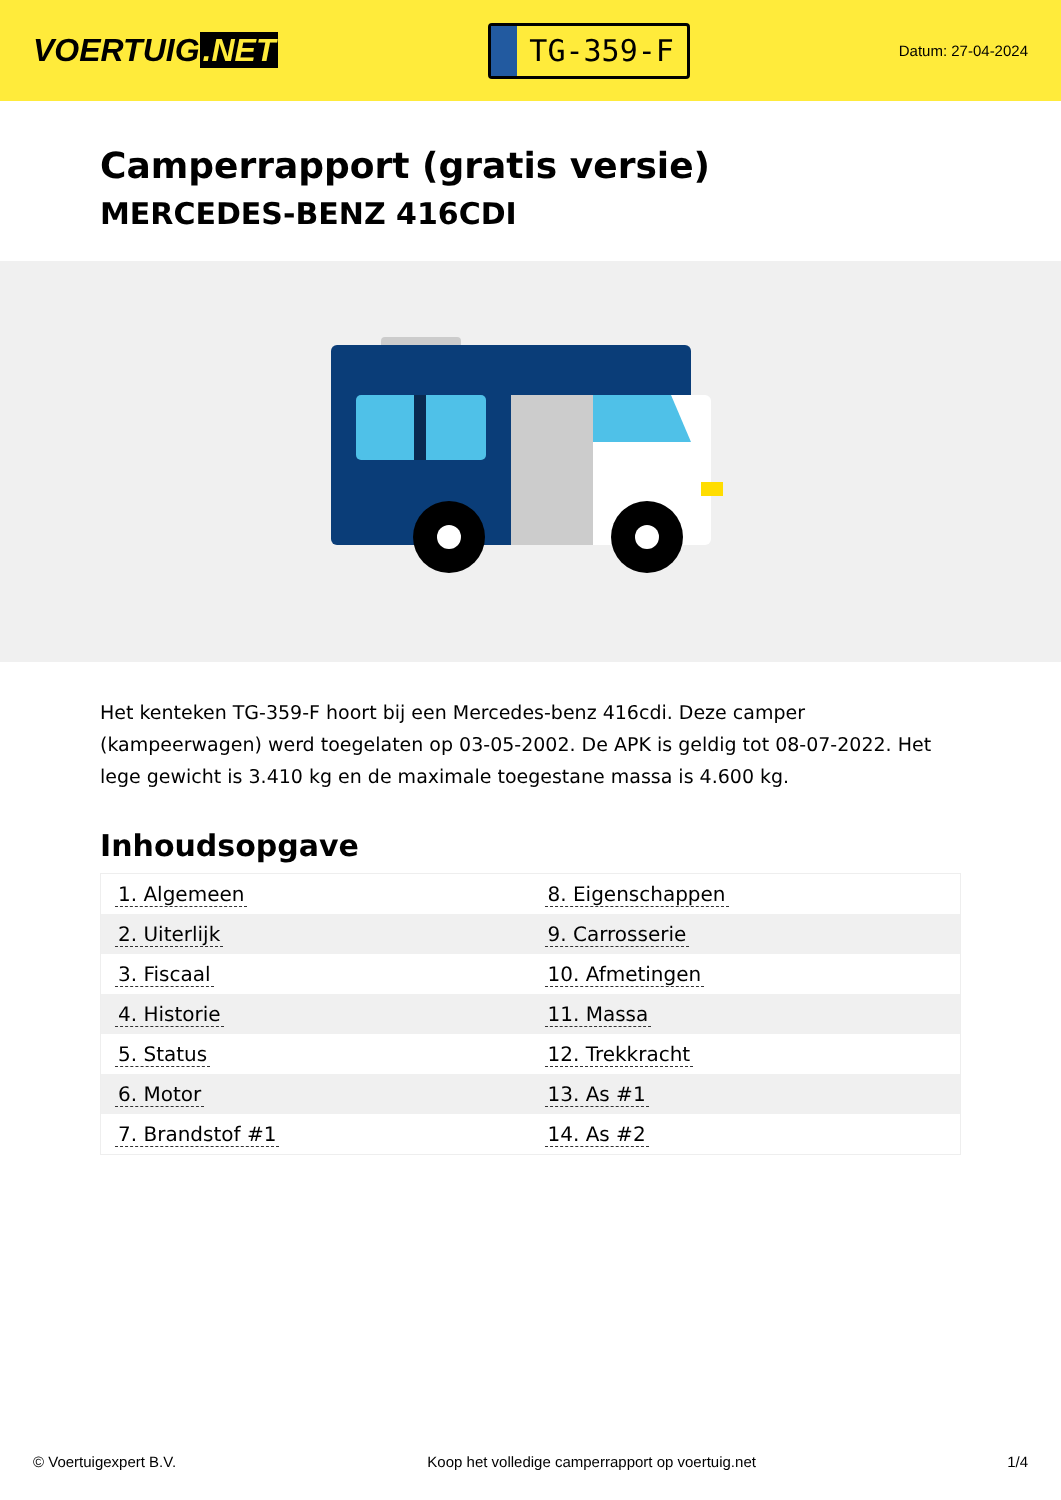VOERTUIG.NET
TG-359-F
Datum: 27-04-2024
Camperrapport (gratis versie)
MERCEDES-BENZ 416CDI
Het kenteken TG-359-F hoort bij een Mercedes-benz 416cdi. Deze camper (kampeerwagen) werd toegelaten op 03-05-2002. De APK is geldig tot 08-07-2022. Het lege gewicht is 3.410 kg en de maximale toegestane massa is 4.600 kg.
Inhoudsopgave
| 1. Algemeen | 8. Eigenschappen |
| 2. Uiterlijk | 9. Carrosserie |
| 3. Fiscaal | 10. Afmetingen |
| 4. Historie | 11. Massa |
| 5. Status | 12. Trekkracht |
| 6. Motor | 13. As #1 |
| 7. Brandstof #1 | 14. As #2 |
© Voertuigexpert B.V. Koop het volledige camperrapport op voertuig.net 1/4